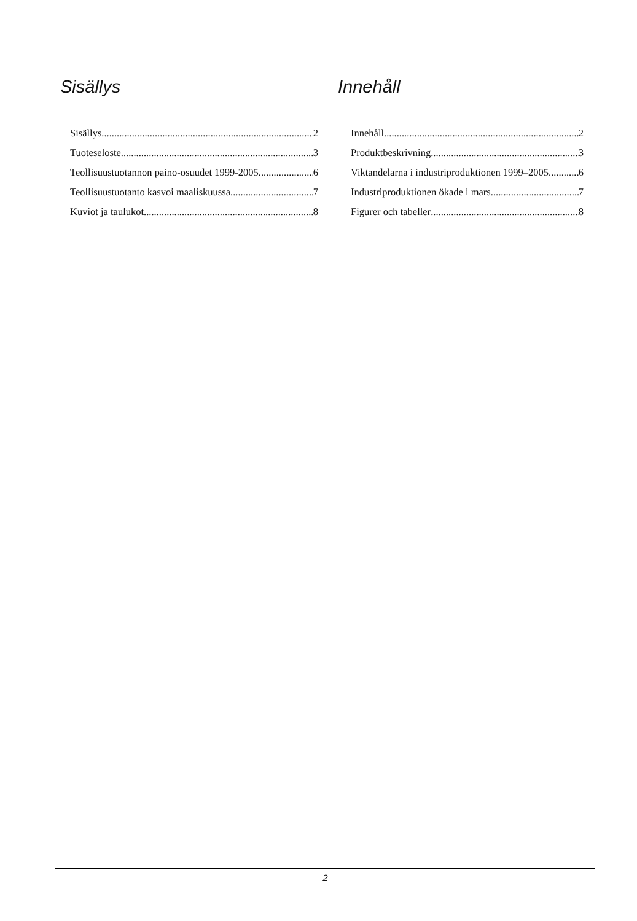Sisällys
Sisällys 2
Tuoteseloste 3
Teollisuustuotannon paino-osuudet 1999-2005 6
Teollisuustuotanto kasvoi maaliskuussa 7
Kuviot ja taulukot 8
Innehåll
Innehåll 2
Produktbeskrivning 3
Viktandelarna i industriproduktionen 1999–2005 6
Industriproduktionen ökade i mars 7
Figurer och tabeller 8
2